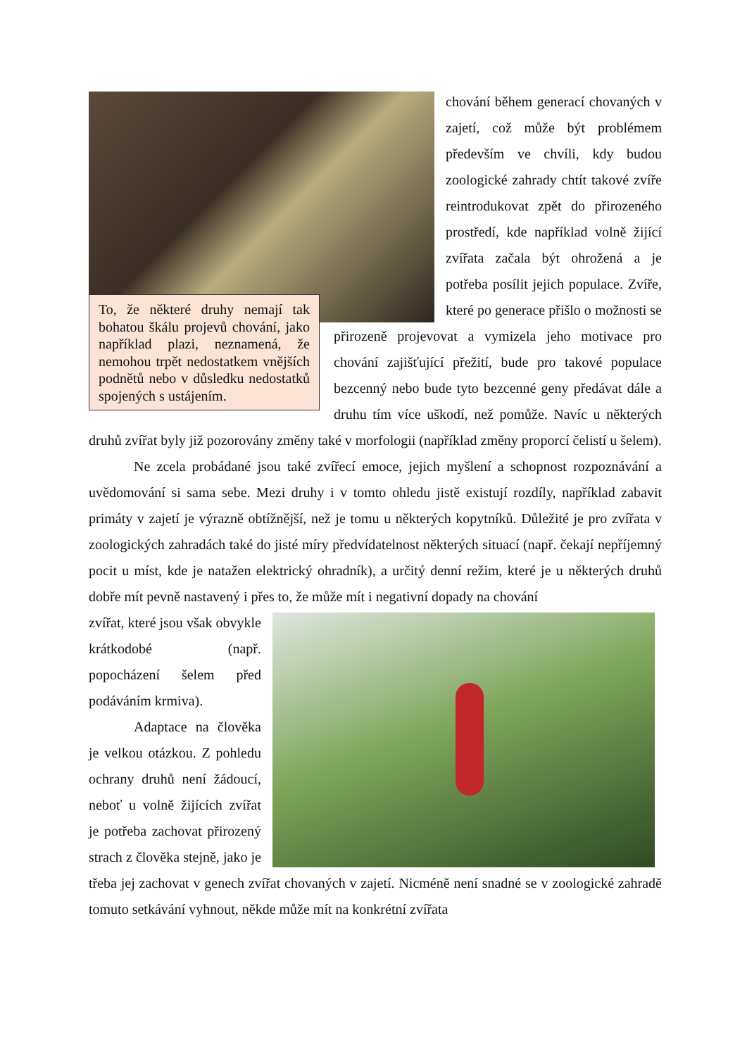To, že některé druhy nemají tak bohatou škálu projevů chování, jako například plazi, neznamená, že nemohou trpět nedostatkem vnějších podnětů nebo v důsledku nedostatků spojených s ustájením.
chování během generací chovaných v zajetí, což může být problémem především ve chvíli, kdy budou zoologické zahrady chtít takové zvíře reintrodukovat zpět do přirozeného prostředí, kde například volně žijící zvířata začala být ohrožená a je potřeba posílit jejich populace. Zvíře, které po generace přišlo o možnosti se přirozeně projevovat a vymizela jeho motivace pro chování zajišťující přežití, bude pro takové populace bezcenný nebo bude tyto bezcenné geny předávat dále a druhu tím více uškodí, než pomůže. Navíc u některých druhů zvířat byly již pozorovány změny také v morfologii (například změny proporcí čelistí u šelem).
Ne zcela probádané jsou také zvířecí emoce, jejich myšlení a schopnost rozpoznávání a uvědomování si sama sebe. Mezi druhy i v tomto ohledu jistě existují rozdíly, například zabavit primáty v zajetí je výrazně obtížnější, než je tomu u některých kopytníků. Důležité je pro zvířata v zoologických zahradách také do jisté míry předvídatelnost některých situací (např. čekají nepříjemný pocit u míst, kde je natažen elektrický ohradník), a určitý denní režim, které je u některých druhů dobře mít pevně nastavený i přes to, že může mít i negativní dopady na chování
zvířat, které jsou však obvykle krátkodobé (např. popocházení šelem před podáváním krmiva).
Adaptace na člověka je velkou otázkou. Z pohledu ochrany druhů není žádoucí, neboť u volně žijících zvířat je potřeba zachovat přirozený strach z člověka stejně, jako je třeba jej zachovat v genech zvířat chovaných v zajetí. Nicméně není snadné se v zoologické zahradě tomuto setkávání vyhnout, někde může mít na konkrétní zvířata